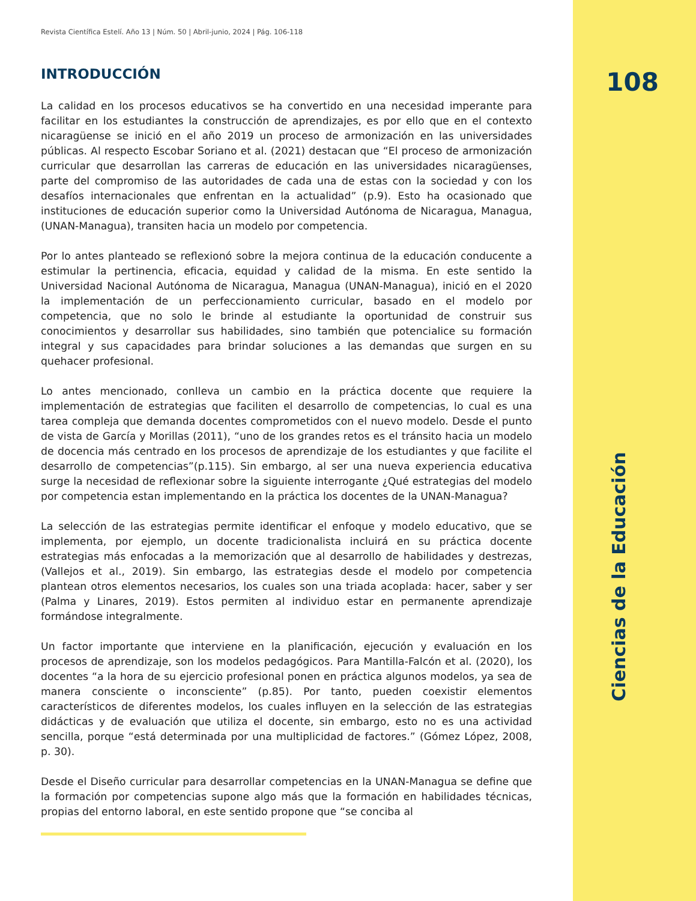Revista Científica Estelí. Año 13 | Núm. 50 | Abril-junio, 2024 | Pág. 106-118
INTRODUCCIÓN
La calidad en los procesos educativos se ha convertido en una necesidad imperante para facilitar en los estudiantes la construcción de aprendizajes, es por ello que en el contexto nicaragüense se inició en el año 2019 un proceso de armonización en las universidades públicas. Al respecto Escobar Soriano et al. (2021) destacan que “El proceso de armonización curricular que desarrollan las carreras de educación en las universidades nicaragüenses, parte del compromiso de las autoridades de cada una de estas con la sociedad y con los desafíos internacionales que enfrentan en la actualidad” (p.9). Esto ha ocasionado que instituciones de educación superior como la Universidad Autónoma de Nicaragua, Managua, (UNAN-Managua), transiten hacia un modelo por competencia.
Por lo antes planteado se reflexionó sobre la mejora continua de la educación conducente a estimular la pertinencia, eficacia, equidad y calidad de la misma. En este sentido la Universidad Nacional Autónoma de Nicaragua, Managua (UNAN-Managua), inició en el 2020 la implementación de un perfeccionamiento curricular, basado en el modelo por competencia, que no solo le brinde al estudiante la oportunidad de construir sus conocimientos y desarrollar sus habilidades, sino también que potencialice su formación integral y sus capacidades para brindar soluciones a las demandas que surgen en su quehacer profesional.
Lo antes mencionado, conlleva un cambio en la práctica docente que requiere la implementación de estrategias que faciliten el desarrollo de competencias, lo cual es una tarea compleja que demanda docentes comprometidos con el nuevo modelo. Desde el punto de vista de García y Morillas (2011), “uno de los grandes retos es el tránsito hacia un modelo de docencia más centrado en los procesos de aprendizaje de los estudiantes y que facilite el desarrollo de competencias”(p.115). Sin embargo, al ser una nueva experiencia educativa surge la necesidad de reflexionar sobre la siguiente interrogante ¿Qué estrategias del modelo por competencia estan implementando en la práctica los docentes de la UNAN-Managua?
La selección de las estrategias permite identificar el enfoque y modelo educativo, que se implementa, por ejemplo, un docente tradicionalista incluirá en su práctica docente estrategias más enfocadas a la memorización que al desarrollo de habilidades y destrezas, (Vallejos et al., 2019). Sin embargo, las estrategias desde el modelo por competencia plantean otros elementos necesarios, los cuales son una triada acoplada: hacer, saber y ser (Palma y Linares, 2019). Estos permiten al individuo estar en permanente aprendizaje formándose integralmente.
Un factor importante que interviene en la planificación, ejecución y evaluación en los procesos de aprendizaje, son los modelos pedagógicos. Para Mantilla-Falcón et al. (2020), los docentes “a la hora de su ejercicio profesional ponen en práctica algunos modelos, ya sea de manera consciente o inconsciente” (p.85). Por tanto, pueden coexistir elementos característicos de diferentes modelos, los cuales influyen en la selección de las estrategias didácticas y de evaluación que utiliza el docente, sin embargo, esto no es una actividad sencilla, porque “está determinada por una multiplicidad de factores.” (Gómez López, 2008, p. 30).
Desde el Diseño curricular para desarrollar competencias en la UNAN-Managua se define que la formación por competencias supone algo más que la formación en habilidades técnicas, propias del entorno laboral, en este sentido propone que “se conciba al
108
Ciencias de la Educación